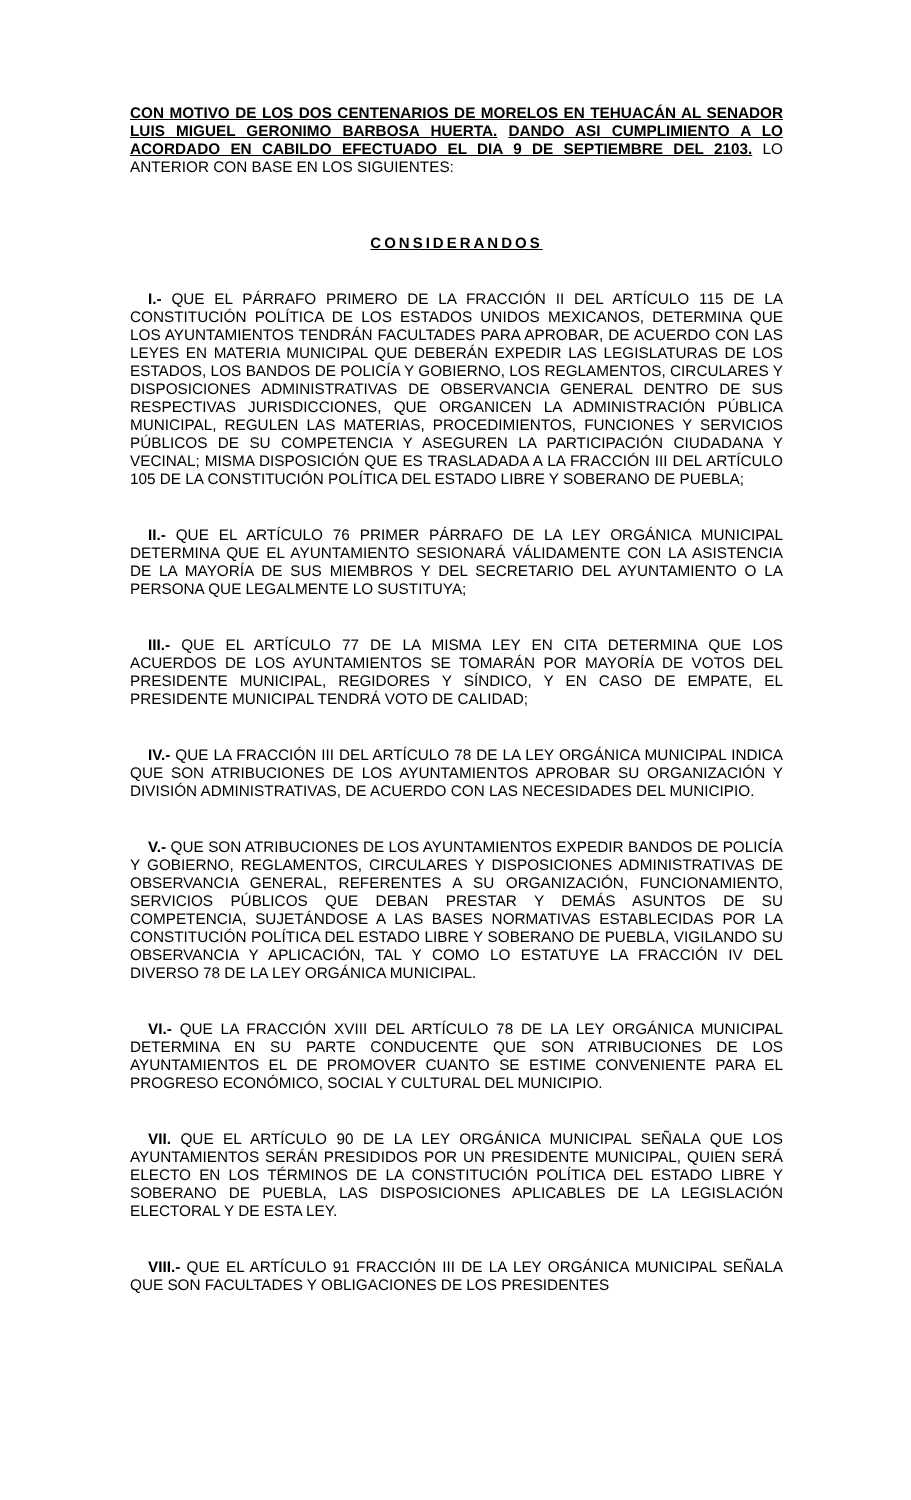CON MOTIVO DE LOS DOS CENTENARIOS DE MORELOS EN TEHUACÁN AL SENADOR LUIS MIGUEL GERONIMO BARBOSA HUERTA. DANDO ASI CUMPLIMIENTO A LO ACORDADO EN CABILDO EFECTUADO EL DIA 9 DE SEPTIEMBRE DEL 2103. LO ANTERIOR CON BASE EN LOS SIGUIENTES:
CONSIDERANDOS
I.- QUE EL PÁRRAFO PRIMERO DE LA FRACCIÓN II DEL ARTÍCULO 115 DE LA CONSTITUCIÓN POLÍTICA DE LOS ESTADOS UNIDOS MEXICANOS, DETERMINA QUE LOS AYUNTAMIENTOS TENDRÁN FACULTADES PARA APROBAR, DE ACUERDO CON LAS LEYES EN MATERIA MUNICIPAL QUE DEBERÁN EXPEDIR LAS LEGISLATURAS DE LOS ESTADOS, LOS BANDOS DE POLICÍA Y GOBIERNO, LOS REGLAMENTOS, CIRCULARES Y DISPOSICIONES ADMINISTRATIVAS DE OBSERVANCIA GENERAL DENTRO DE SUS RESPECTIVAS JURISDICCIONES, QUE ORGANICEN LA ADMINISTRACIÓN PÚBLICA MUNICIPAL, REGULEN LAS MATERIAS, PROCEDIMIENTOS, FUNCIONES Y SERVICIOS PÚBLICOS DE SU COMPETENCIA Y ASEGUREN LA PARTICIPACIÓN CIUDADANA Y VECINAL; MISMA DISPOSICIÓN QUE ES TRASLADADA A LA FRACCIÓN III DEL ARTÍCULO 105 DE LA CONSTITUCIÓN POLÍTICA DEL ESTADO LIBRE Y SOBERANO DE PUEBLA;
II.- QUE EL ARTÍCULO 76 PRIMER PÁRRAFO DE LA LEY ORGÁNICA MUNICIPAL DETERMINA QUE EL AYUNTAMIENTO SESIONARÁ VÁLIDAMENTE CON LA ASISTENCIA DE LA MAYORÍA DE SUS MIEMBROS Y DEL SECRETARIO DEL AYUNTAMIENTO O LA PERSONA QUE LEGALMENTE LO SUSTITUYA;
III.- QUE EL ARTÍCULO 77 DE LA MISMA LEY EN CITA DETERMINA QUE LOS ACUERDOS DE LOS AYUNTAMIENTOS SE TOMARÁN POR MAYORÍA DE VOTOS DEL PRESIDENTE MUNICIPAL, REGIDORES Y SÍNDICO, Y EN CASO DE EMPATE, EL PRESIDENTE MUNICIPAL TENDRÁ VOTO DE CALIDAD;
IV.- QUE LA FRACCIÓN III DEL ARTÍCULO 78 DE LA LEY ORGÁNICA MUNICIPAL INDICA QUE SON ATRIBUCIONES DE LOS AYUNTAMIENTOS APROBAR SU ORGANIZACIÓN Y DIVISIÓN ADMINISTRATIVAS, DE ACUERDO CON LAS NECESIDADES DEL MUNICIPIO.
V.- QUE SON ATRIBUCIONES DE LOS AYUNTAMIENTOS EXPEDIR BANDOS DE POLICÍA Y GOBIERNO, REGLAMENTOS, CIRCULARES Y DISPOSICIONES ADMINISTRATIVAS DE OBSERVANCIA GENERAL, REFERENTES A SU ORGANIZACIÓN, FUNCIONAMIENTO, SERVICIOS PÚBLICOS QUE DEBAN PRESTAR Y DEMÁS ASUNTOS DE SU COMPETENCIA, SUJETÁNDOSE A LAS BASES NORMATIVAS ESTABLECIDAS POR LA CONSTITUCIÓN POLÍTICA DEL ESTADO LIBRE Y SOBERANO DE PUEBLA, VIGILANDO SU OBSERVANCIA Y APLICACIÓN, TAL Y COMO LO ESTATUYE LA FRACCIÓN IV DEL DIVERSO 78 DE LA LEY ORGÁNICA MUNICIPAL.
VI.- QUE LA FRACCIÓN XVIII DEL ARTÍCULO 78 DE LA LEY ORGÁNICA MUNICIPAL DETERMINA EN SU PARTE CONDUCENTE QUE SON ATRIBUCIONES DE LOS AYUNTAMIENTOS EL DE PROMOVER CUANTO SE ESTIME CONVENIENTE PARA EL PROGRESO ECONÓMICO, SOCIAL Y CULTURAL DEL MUNICIPIO.
VII. QUE EL ARTÍCULO 90 DE LA LEY ORGÁNICA MUNICIPAL SEÑALA QUE LOS AYUNTAMIENTOS SERÁN PRESIDIDOS POR UN PRESIDENTE MUNICIPAL, QUIEN SERÁ ELECTO EN LOS TÉRMINOS DE LA CONSTITUCIÓN POLÍTICA DEL ESTADO LIBRE Y SOBERANO DE PUEBLA, LAS DISPOSICIONES APLICABLES DE LA LEGISLACIÓN ELECTORAL Y DE ESTA LEY.
VIII.- QUE EL ARTÍCULO 91 FRACCIÓN III DE LA LEY ORGÁNICA MUNICIPAL SEÑALA QUE SON FACULTADES Y OBLIGACIONES DE LOS PRESIDENTES